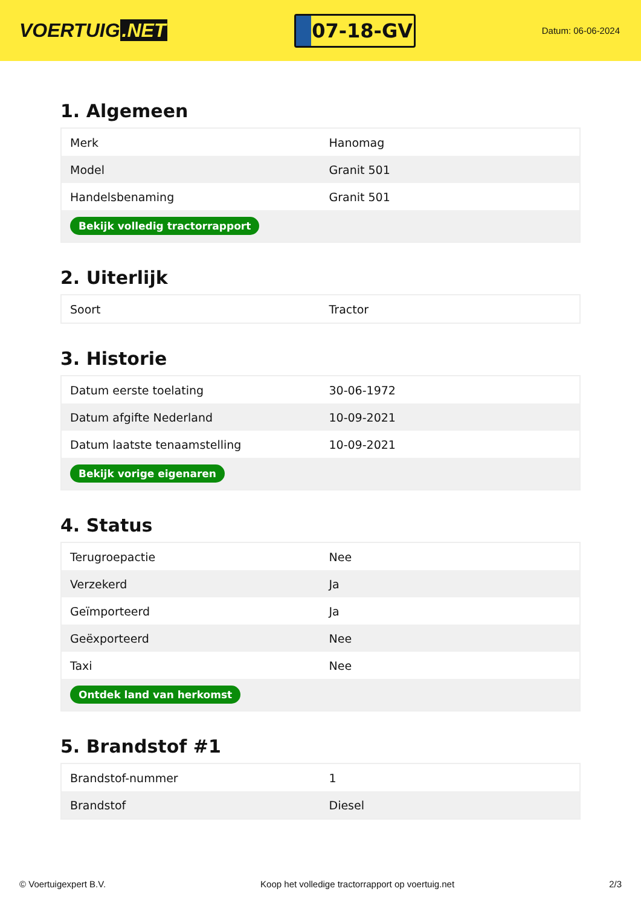VOERTUIG.NET
07-18-GV
Datum: 06-06-2024
1. Algemeen
| Merk | Hanomag |
| Model | Granit 501 |
| Handelsbenaming | Granit 501 |
| Bekijk volledig tractorrapport | |
2. Uiterlijk
| Soort | Tractor |
3. Historie
| Datum eerste toelating | 30-06-1972 |
| Datum afgifte Nederland | 10-09-2021 |
| Datum laatste tenaamstelling | 10-09-2021 |
| Bekijk vorige eigenaren | |
4. Status
| Terugroepactie | Nee |
| Verzekerd | Ja |
| Geïmporteerd | Ja |
| Geëxporteerd | Nee |
| Taxi | Nee |
| Ontdek land van herkomst | |
5. Brandstof #1
| Brandstof-nummer | 1 |
| Brandstof | Diesel |
© Voertuigexpert B.V. Koop het volledige tractorrapport op voertuig.net 2/3